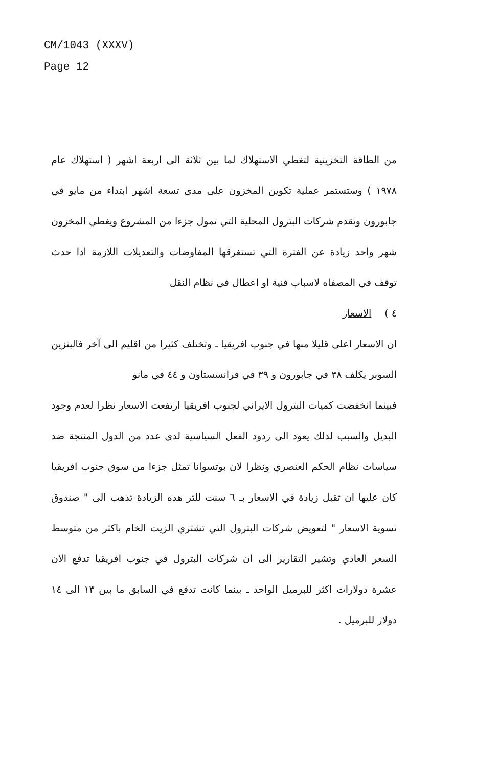CM/1043 (XXXV)
Page 12
من الطاقة التخزينية لتغطي الاستهلاك لما بين ثلاثة الى اربعة اشهر ( استهلاك عام ١٩٧٨ ) وستستمر عملية تكوين المخزون على مدى تسعة اشهر ابتداء من مايو في جابورون وتقدم شركات البترول المحلية التي تمول جزءا من المشروع ويغطي المخزون شهر واحد زيادة عن الفترة التي تستغرقها المفاوضات والتعديلات اللازمة اذا حدث توقف في المصفاه لاسباب فنية او اعطال في نظام النقل
٤ ) الاسعار
ان الاسعار اعلى قليلا منها في جنوب افريقيا ـ وتختلف كثيرا من اقليم الى آخر فالبنزين السوبر يكلف ٣٨ في جابورون و ٣٩ في فرانسستاون و ٤٤ في مانو
فبينما انخفضت كميات البترول الايراني لجنوب افريقيا ارتفعت الاسعار نظرا لعدم وجود البديل والسبب لذلك يعود الى ردود الفعل السياسية لدى عدد من الدول المنتجة ضد سياسات نظام الحكم العنصري ونظرا لان بوتسوانا تمثل جزءا من سوق جنوب افريقيا كان عليها ان تقبل زيادة في الاسعار بـ ٦ سنت للتر هذه الزيادة تذهب الى " صندوق تسوية الاسعار " لتعويض شركات البترول التي تشتري الزيت الخام باكثر من متوسط السعر العادي وتشير التقارير الى ان شركات البترول في جنوب افريقيا تدفع الان عشرة دولارات اكثر للبرميل الواحد ـ بينما كانت تدفع في السابق ما بين ١٣ الى ١٤ دولار للبرميل .